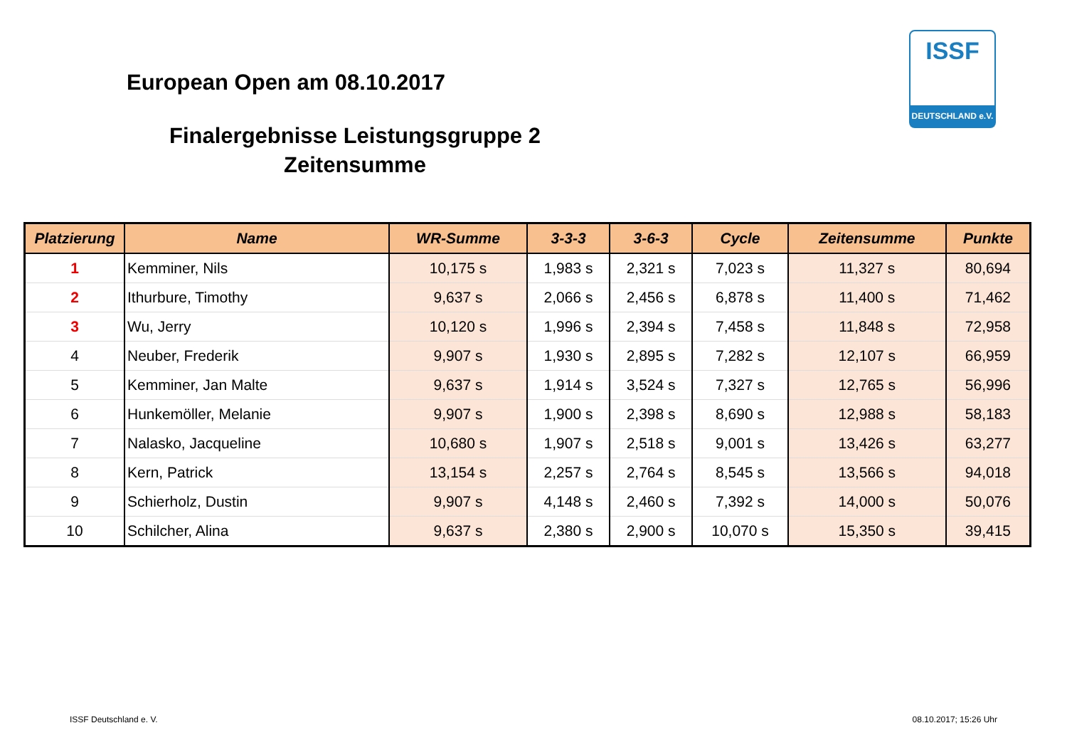European Open am 08.10.2017
Finalergebnisse Leistungsgruppe 2
Zeitensumme
ISSF
DEUTSCHLAND e.V.
| Platzierung | Name | WR-Summe | 3-3-3 | 3-6-3 | Cycle | Zeitensumme | Punkte |
| --- | --- | --- | --- | --- | --- | --- | --- |
| 1 | Kemminer, Nils | 10,175 s | 1,983 s | 2,321 s | 7,023 s | 11,327 s | 80,694 |
| 2 | Ithurbure, Timothy | 9,637 s | 2,066 s | 2,456 s | 6,878 s | 11,400 s | 71,462 |
| 3 | Wu, Jerry | 10,120 s | 1,996 s | 2,394 s | 7,458 s | 11,848 s | 72,958 |
| 4 | Neuber, Frederik | 9,907 s | 1,930 s | 2,895 s | 7,282 s | 12,107 s | 66,959 |
| 5 | Kemminer, Jan Malte | 9,637 s | 1,914 s | 3,524 s | 7,327 s | 12,765 s | 56,996 |
| 6 | Hunkemöller, Melanie | 9,907 s | 1,900 s | 2,398 s | 8,690 s | 12,988 s | 58,183 |
| 7 | Nalasko, Jacqueline | 10,680 s | 1,907 s | 2,518 s | 9,001 s | 13,426 s | 63,277 |
| 8 | Kern, Patrick | 13,154 s | 2,257 s | 2,764 s | 8,545 s | 13,566 s | 94,018 |
| 9 | Schierholz, Dustin | 9,907 s | 4,148 s | 2,460 s | 7,392 s | 14,000 s | 50,076 |
| 10 | Schilcher, Alina | 9,637 s | 2,380 s | 2,900 s | 10,070 s | 15,350 s | 39,415 |
ISSF Deutschland e. V. 08.10.2017; 15:26 Uhr